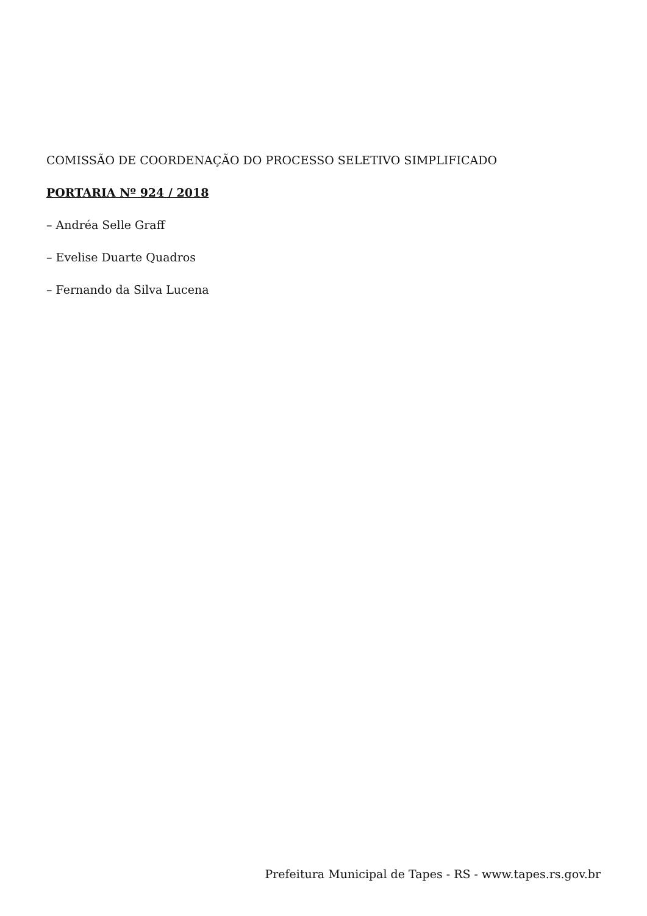COMISSÃO DE COORDENAÇÃO DO PROCESSO SELETIVO SIMPLIFICADO
PORTARIA Nº 924 / 2018
– Andréa Selle Graff
– Evelise Duarte Quadros
– Fernando da Silva Lucena
Prefeitura Municipal de Tapes - RS - www.tapes.rs.gov.br